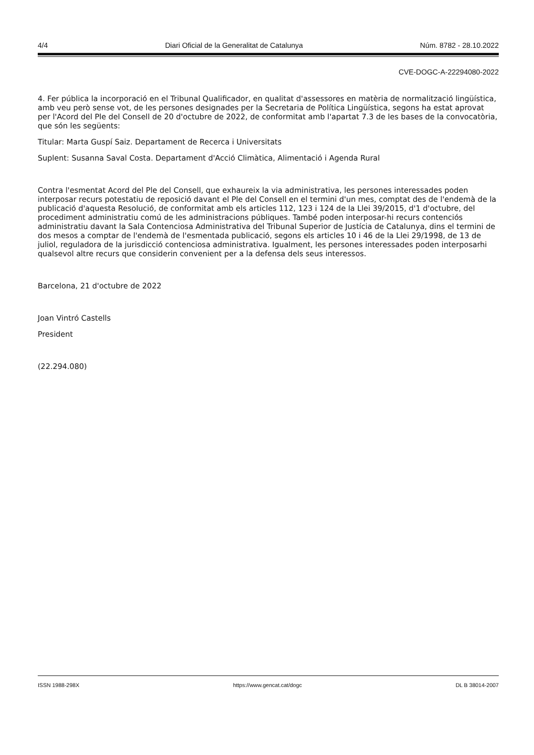4/4 Diari Oficial de la Generalitat de Catalunya Núm. 8782 - 28.10.2022
CVE-DOGC-A-22294080-2022
4. Fer pública la incorporació en el Tribunal Qualificador, en qualitat d'assessores en matèria de normalització lingüística, amb veu però sense vot, de les persones designades per la Secretaria de Política Lingüística, segons ha estat aprovat per l'Acord del Ple del Consell de 20 d'octubre de 2022, de conformitat amb l'apartat 7.3 de les bases de la convocatòria, que són les següents:
Titular: Marta Guspí Saiz. Departament de Recerca i Universitats
Suplent: Susanna Saval Costa. Departament d'Acció Climàtica, Alimentació i Agenda Rural
Contra l'esmentat Acord del Ple del Consell, que exhaureix la via administrativa, les persones interessades poden interposar recurs potestatiu de reposició davant el Ple del Consell en el termini d'un mes, comptat des de l'endemà de la publicació d'aquesta Resolució, de conformitat amb els articles 112, 123 i 124 de la Llei 39/2015, d'1 d'octubre, del procediment administratiu comú de les administracions públiques. També poden interposar-hi recurs contenciós administratiu davant la Sala Contenciosa Administrativa del Tribunal Superior de Justícia de Catalunya, dins el termini de dos mesos a comptar de l'endemà de l'esmentada publicació, segons els articles 10 i 46 de la Llei 29/1998, de 13 de juliol, reguladora de la jurisdicció contenciosa administrativa. Igualment, les persones interessades poden interposarhi qualsevol altre recurs que considerin convenient per a la defensa dels seus interessos.
Barcelona, 21 d'octubre de 2022
Joan Vintró Castells
President
(22.294.080)
ISSN 1988-298X https://www.gencat.cat/dogc DL B 38014-2007